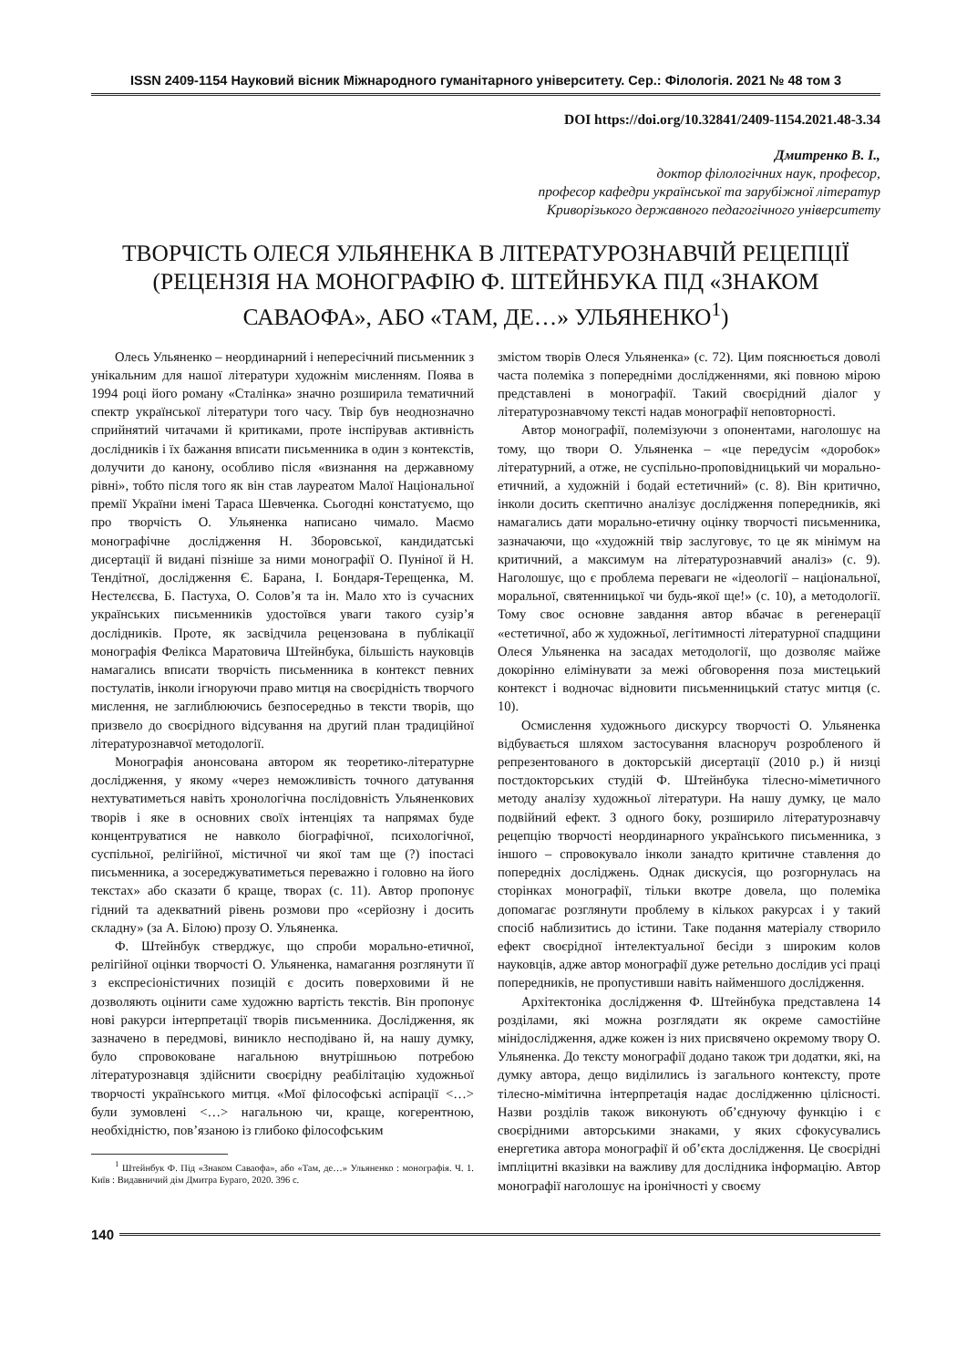ISSN 2409-1154 Науковий вісник Міжнародного гуманітарного університету. Сер.: Філологія. 2021 № 48 том 3
DOI https://doi.org/10.32841/2409-1154.2021.48-3.34
Дмитренко В. І.,
доктор філологічних наук, професор,
професор кафедри української та зарубіжної літератур
Криворізького державного педагогічного університету
ТВОРЧІСТЬ ОЛЕСЯ УЛЬЯНЕНКА В ЛІТЕРАТУРОЗНАВЧІЙ РЕЦЕПЦІЇ (РЕЦЕНЗІЯ НА МОНОГРАФІЮ Ф. ШТЕЙНБУКА ПІД «ЗНАКОМ САВАОФА», АБО «ТАМ, ДЕ…» УЛЬЯНЕНКО<sup>1</sup>)
Олесь Ульяненко – неординарний і непересічний письменник з унікальним для нашої літератури художнім мисленням. Поява в 1994 році його роману «Сталінка» значно розширила тематичний спектр української літератури того часу. Твір був неоднозначно сприйнятий читачами й критиками, проте інспірував активність дослідників і їх бажання вписати письменника в один з контекстів, долучити до канону, особливо після «визнання на державному рівні», тобто після того як він став лауреатом Малої Національної премії України імені Тараса Шевченка. Сьогодні констатуємо, що про творчість О. Ульяненка написано чимало. Маємо монографічне дослідження Н. Зборовської, кандидатські дисертації й видані пізніше за ними монографії О. Пуніної й Н. Тендітної, дослідження Є. Барана, І. Бондаря-Терещенка, М. Нестелєєва, Б. Пастуха, О. Солов’я та ін. Мало хто із сучасних українських письменників удостоївся уваги такого сузір’я дослідників. Проте, як засвідчила рецензована в публікації монографія Фелікса Маратовича Штейнбука, більшість науковців намагались вписати творчість письменника в контекст певних постулатів, інколи ігноруючи право митця на своєрідність творчого мислення, не заглиблюючись безпосередньо в тексти творів, що призвело до своєрідного відсування на другий план традиційної літературознавчої методології.
Монографія анонсована автором як теоретико-літературне дослідження, у якому «через неможливість точного датування нехтуватиметься навіть хронологічна послідовність Ульяненкових творів і яке в основних своїх інтенціях та напрямах буде концентруватися не навколо біографічної, психологічної, суспільної, релігійної, містичної чи якої там ще (?) іпостасі письменника, а зосереджуватиметься переважно і головно на його текстах» або сказати б краще, творах (с. 11). Автор пропонує гідний та адекватний рівень розмови про «серйозну і досить складну» (за А. Білою) прозу О. Ульяненка.
Ф. Штейнбук стверджує, що спроби морально-етичної, релігійної оцінки творчості О. Ульяненка, намагання розглянути її з експресіоністичних позицій є досить поверховими й не дозволяють оцінити саме художню вартість текстів. Він пропонує нові ракурси інтерпретації творів письменника. Дослідження, як зазначено в передмові, виникло несподівано й, на нашу думку, було спровоковане нагальною внутрішньою потребою літературознавця здійснити своєрідну реабілітацію художньої творчості українського митця. «Мої філософські аспірації <…> були зумовлені <…> нагальною чи, краще, когерентною, необхідністю, пов’язаною із глибоко філософським
<sup>1</sup> Штейнбук Ф. Під «Знаком Саваофа», або «Там, де…» Ульяненко : монографія. Ч. 1. Київ : Видавничий дім Дмитра Бураго, 2020. 396 с.
змістом творів Олеся Ульяненка» (с. 72). Цим пояснюється доволі часта полеміка з попередніми дослідженнями, які повною мірою представлені в монографії. Такий своєрідний діалог у літературознавчому тексті надав монографії неповторності.
Автор монографії, полемізуючи з опонентами, наголошує на тому, що твори О. Ульяненка – «це передусім «доробок» літературний, а отже, не суспільно-проповідницький чи морально-етичний, а художній і бодай естетичний» (с. 8). Він критично, інколи досить скептично аналізує дослідження попередників, які намагались дати морально-етичну оцінку творчості письменника, зазначаючи, що «художній твір заслуговує, то це як мінімум на критичний, а максимум на літературознавчий аналіз» (с. 9). Наголошує, що є проблема переваги не «ідеології – національної, моральної, святенницької чи будь-якої ще!» (с. 10), а методології. Тому своє основне завдання автор вбачає в регенерації «естетичної, або ж художньої, легітимності літературної спадщини Олеся Ульяненка на засадах методології, що дозволяє майже докорінно елімінувати за межі обговорення поза мистецький контекст і водночас відновити письменницький статус митця (с. 10).
Осмислення художнього дискурсу творчості О. Ульяненка відбувається шляхом застосування власноруч розробленого й репрезентованого в докторській дисертації (2010 р.) й низці постдокторських студій Ф. Штейнбука тілесно-міметичного методу аналізу художньої літератури. На нашу думку, це мало подвійний ефект. З одного боку, розширило літературознавчу рецепцію творчості неординарного українського письменника, з іншого – спровокувало інколи занадто критичне ставлення до попередніх досліджень. Однак дискусія, що розгорнулась на сторінках монографії, тільки вкотре довела, що полеміка допомагає розглянути проблему в кількох ракурсах і у такий спосіб наблизитись до істини. Таке подання матеріалу створило ефект своєрідної інтелектуальної бесіди з широким колов науковців, адже автор монографії дуже ретельно дослідив усі праці попередників, не пропустивши навіть найменшого дослідження.
Архітектоніка дослідження Ф. Штейнбука представлена 14 розділами, які можна розглядати як окреме самостійне мінідослідження, адже кожен із них присвячено окремому твору О. Ульяненка. До тексту монографії додано також три додатки, які, на думку автора, дещо виділились із загального контексту, проте тілесно-мімітична інтерпретація надає дослідженню цілісності. Назви розділів також виконують об’єднуючу функцію і є своєрідними авторськими знаками, у яких сфокусувались енергетика автора монографії й об’єкта дослідження. Це своєрідні імпліцитні вказівки на важливу для дослідника інформацію. Автор монографії наголошує на іронічності у своєму
140